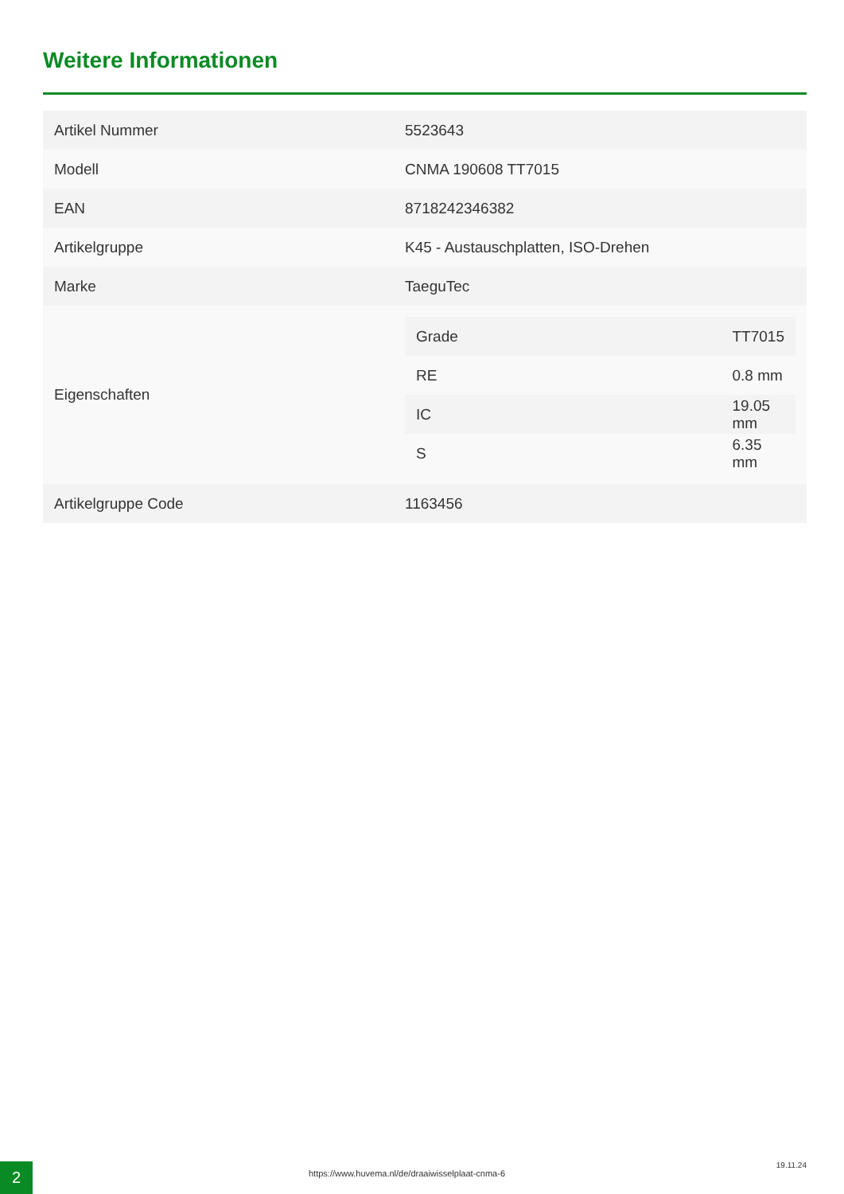Weitere Informationen
| Artikel Nummer | 5523643 |
| Modell | CNMA 190608 TT7015 |
| EAN | 8718242346382 |
| Artikelgruppe | K45 - Austauschplatten, ISO-Drehen |
| Marke | TaeguTec |
| Eigenschaften | / Grade / TT7015 / / RE / 0.8 mm / / IC / 19.05 mm / / S / 6.35 mm / |
| Artikelgruppe Code | 1163456 |
2
https://www.huvema.nl/de/draaiwisselplaat-cnma-6
19.11.24